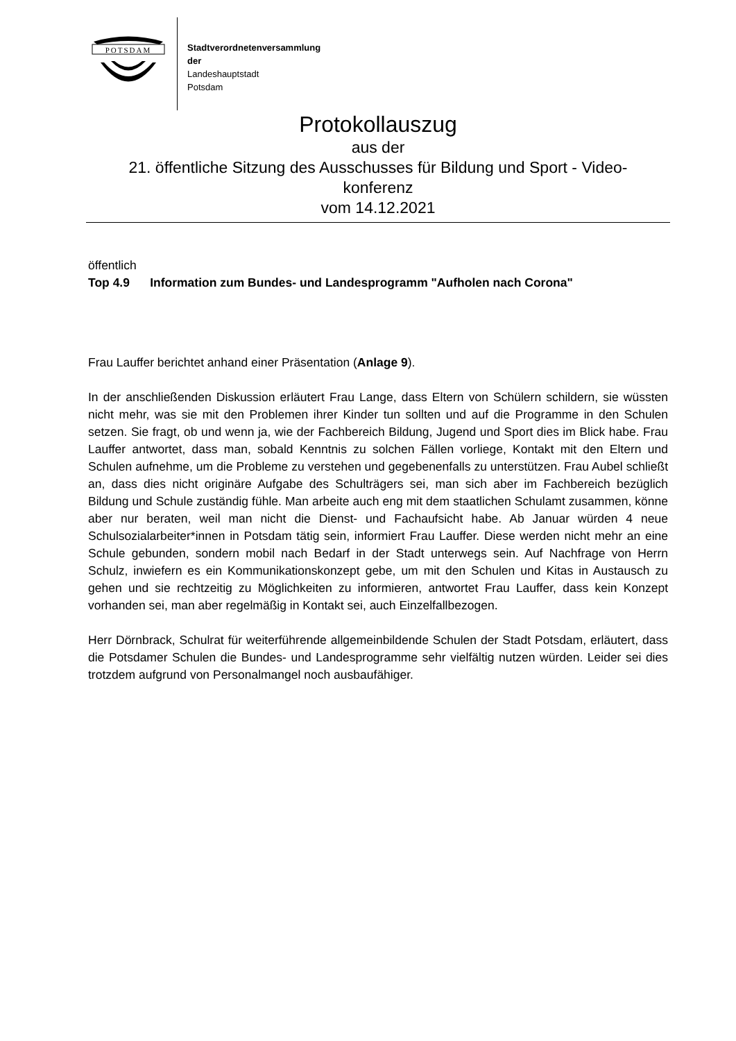POTSDAM
Stadtverordnetenversammlung
der
Landeshauptstadt
Potsdam
Protokollauszug
aus der
21. öffentliche Sitzung des Ausschusses für Bildung und Sport - Video-
konferenz
vom 14.12.2021
öffentlich
Top 4.9 Information zum Bundes- und Landesprogramm "Aufholen nach Corona"
Frau Lauffer berichtet anhand einer Präsentation (Anlage 9).
In der anschließenden Diskussion erläutert Frau Lange, dass Eltern von Schülern schildern, sie wüssten nicht mehr, was sie mit den Problemen ihrer Kinder tun sollten und auf die Programme in den Schulen setzen. Sie fragt, ob und wenn ja, wie der Fachbereich Bildung, Jugend und Sport dies im Blick habe. Frau Lauffer antwortet, dass man, sobald Kenntnis zu solchen Fällen vorliege, Kontakt mit den Eltern und Schulen aufnehme, um die Probleme zu verstehen und gegebenenfalls zu unterstützen. Frau Aubel schließt an, dass dies nicht originäre Aufgabe des Schulträgers sei, man sich aber im Fachbereich bezüglich Bildung und Schule zuständig fühle. Man arbeite auch eng mit dem staatlichen Schulamt zusammen, könne aber nur beraten, weil man nicht die Dienst- und Fachaufsicht habe. Ab Januar würden 4 neue Schulsozialarbeiter*innen in Potsdam tätig sein, informiert Frau Lauffer. Diese werden nicht mehr an eine Schule gebunden, sondern mobil nach Bedarf in der Stadt unterwegs sein. Auf Nachfrage von Herrn Schulz, inwiefern es ein Kommunikationskonzept gebe, um mit den Schulen und Kitas in Austausch zu gehen und sie rechtzeitig zu Möglichkeiten zu informieren, antwortet Frau Lauffer, dass kein Konzept vorhanden sei, man aber regelmäßig in Kontakt sei, auch Einzelfallbezogen.
Herr Dörnbrack, Schulrat für weiterführende allgemeinbildende Schulen der Stadt Potsdam, erläutert, dass die Potsdamer Schulen die Bundes- und Landesprogramme sehr vielfältig nutzen würden. Leider sei dies trotzdem aufgrund von Personalmangel noch ausbaufähiger.